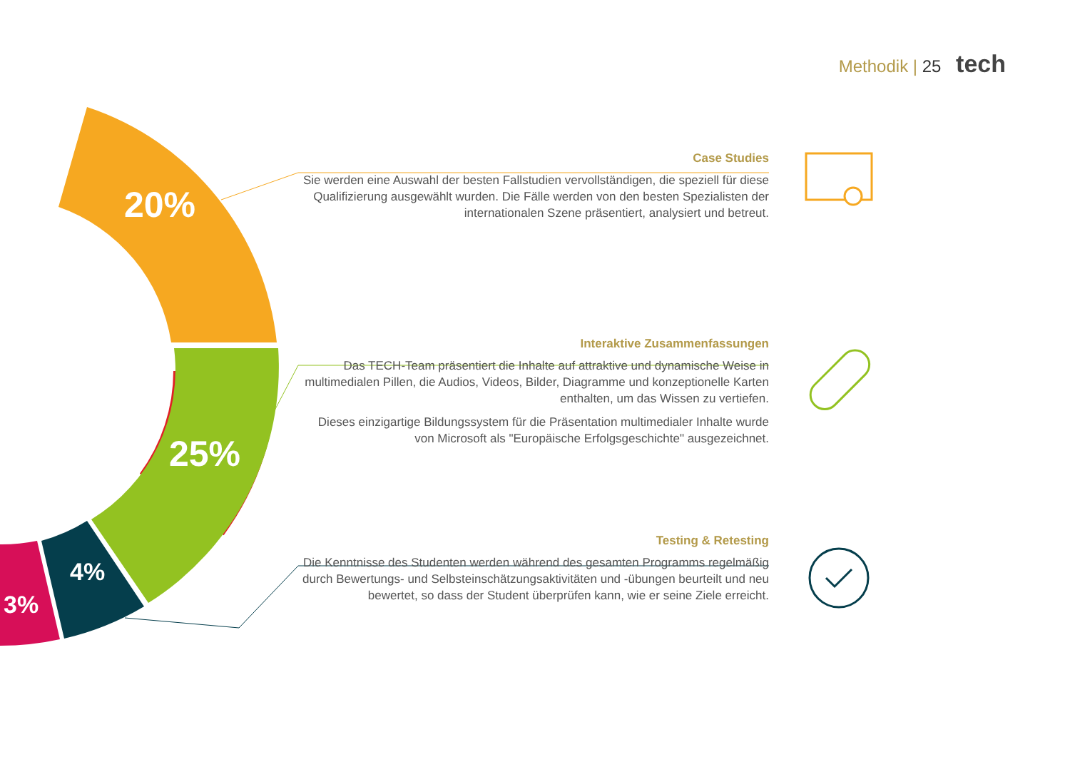Methodik | 25 tech
20%
25%
4%
3%
Case Studies
Sie werden eine Auswahl der besten Fallstudien vervollständigen, die speziell für diese Qualifizierung ausgewählt wurden. Die Fälle werden von den besten Spezialisten der internationalen Szene präsentiert, analysiert und betreut.
Interaktive Zusammenfassungen
Das TECH-Team präsentiert die Inhalte auf attraktive und dynamische Weise in multimedialen Pillen, die Audios, Videos, Bilder, Diagramme und konzeptionelle Karten enthalten, um das Wissen zu vertiefen.
Dieses einzigartige Bildungssystem für die Präsentation multimedialer Inhalte wurde von Microsoft als "Europäische Erfolgsgeschichte" ausgezeichnet.
Testing & Retesting
Die Kenntnisse des Studenten werden während des gesamten Programms regelmäßig durch Bewertungs- und Selbsteinschätzungsaktivitäten und -übungen beurteilt und neu bewertet, so dass der Student überprüfen kann, wie er seine Ziele erreicht.